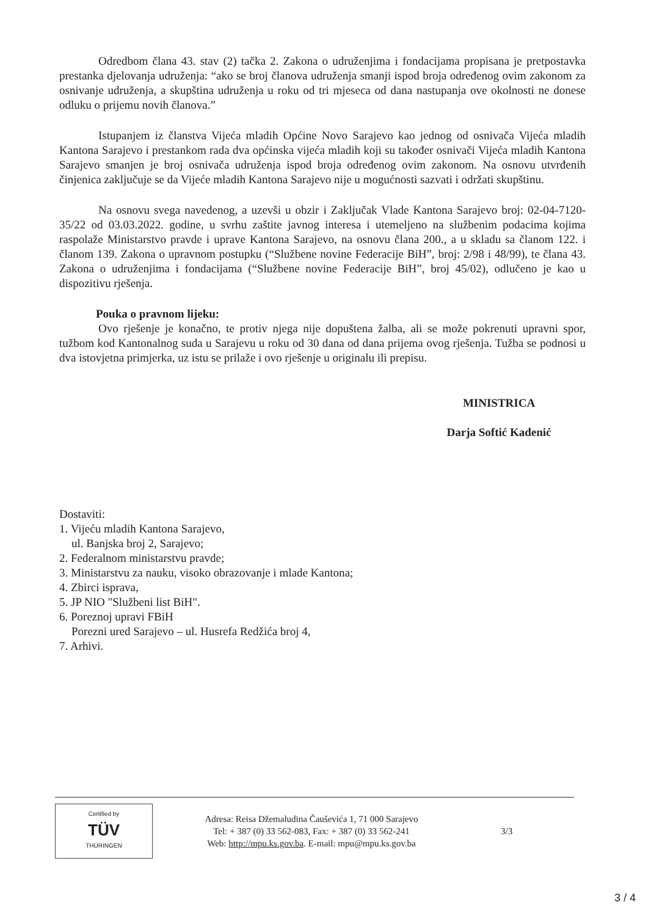Odredbom člana 43. stav (2) tačka 2. Zakona o udruženjima i fondacijama propisana je pretpostavka prestanka djelovanja udruženja: “ako se broj članova udruženja smanji ispod broja određenog ovim zakonom za osnivanje udruženja, a skupština udruženja u roku od tri mjeseca od dana nastupanja ove okolnosti ne donese odluku o prijemu novih članova.”
Istupanjem iz članstva Vijeća mladih Općine Novo Sarajevo kao jednog od osnivača Vijeća mladih Kantona Sarajevo i prestankom rada dva općinska vijeća mladih koji su također osnivači Vijeća mladih Kantona Sarajevo smanjen je broj osnivača udruženja ispod broja određenog ovim zakonom. Na osnovu utvrđenih činjenica zaključuje se da Vijeće mladih Kantona Sarajevo nije u mogućnosti sazvati i održati skupštinu.
Na osnovu svega navedenog, a uzevši u obzir i Zaključak Vlade Kantona Sarajevo broj: 02-04-7120-35/22 od 03.03.2022. godine, u svrhu zaštite javnog interesa i utemeljeno na službenim podacima kojima raspolaže Ministarstvo pravde i uprave Kantona Sarajevo, na osnovu člana 200., a u skladu sa članom 122. i članom 139. Zakona o upravnom postupku (“Službene novine Federacije BiH”, broj: 2/98 i 48/99), te člana 43. Zakona o udruženjima i fondacijama (“Službene novine Federacije BiH”, broj 45/02), odlučeno je kao u dispozitivu rješenja.
Pouka o pravnom lijeku:
Ovo rješenje je konačno, te protiv njega nije dopuštena žalba, ali se može pokrenuti upravni spor, tužbom kod Kantonalnog suda u Sarajevu u roku od 30 dana od dana prijema ovog rješenja. Tužba se podnosi u dva istovjetna primjerka, uz istu se prilaže i ovo rješenje u originalu ili prepisu.
MINISTRICA
Darja Softić Kadenić
Dostaviti:
1. Vijeću mladih Kantona Sarajevo,
ul. Banjska broj 2, Sarajevo;
2. Federalnom ministarstvu pravde;
3. Ministarstvu za nauku, visoko obrazovanje i mlade Kantona;
4. Zbirci isprava,
5. JP NIO "Službeni list BiH".
6. Poreznoj upravi FBiH
Porezni ured Sarajevo – ul. Husrefa Redžića broj 4,
7. Arhivi.
Certified by
TÜV
THÜRINGEN
Adresa: Reisa Džemaludina Čauševića 1, 71 000 Sarajevo
Tel: + 387 (0) 33 562-083, Fax: + 387 (0) 33 562-241
Web: http://mpu.ks.gov.ba. E-mail: mpu@mpu.ks.gov.ba
3/3
3 / 4